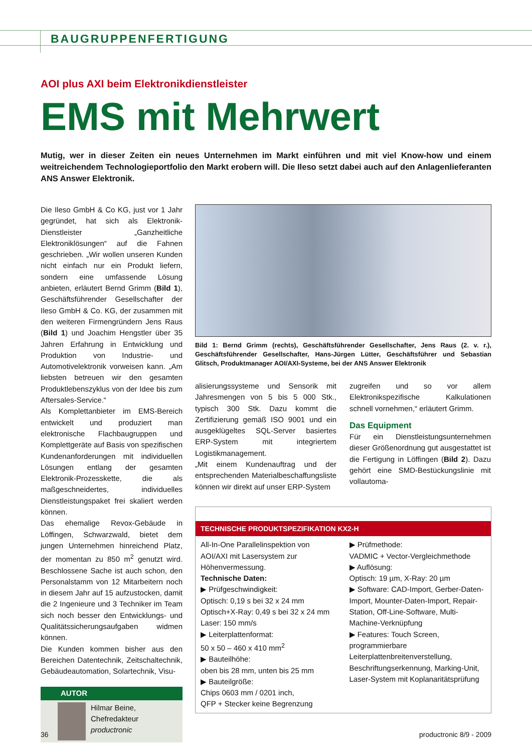BAUGRUPPENFERTIGUNG
AOI plus AXI beim Elektronikdienstleister
EMS mit Mehrwert
Mutig, wer in dieser Zeiten ein neues Unternehmen im Markt einführen und mit viel Know-how und einem weitreichendem Technologieportfolio den Markt erobern will. Die Ileso setzt dabei auch auf den Anlagenlieferanten ANS Answer Elektronik.
Die Ileso GmbH & Co KG, just vor 1 Jahr gegründet, hat sich als Elektronik-Dienstleister „Ganzheitliche Elektroniklösungen“ auf die Fahnen geschrieben. „Wir wollen unseren Kunden nicht einfach nur ein Produkt liefern, sondern eine umfassende Lösung anbieten, erläutert Bernd Grimm (Bild 1), Geschäftsführender Gesellschafter der Ileso GmbH & Co. KG, der zusammen mit den weiteren Firmengründern Jens Raus (Bild 1) und Joachim Hengstler über 35 Jahren Erfahrung in Entwicklung und Produktion von Industrie- und Automotivelektronik vorweisen kann. „Am liebsten betreuen wir den gesamten Produktlebenszyklus von der Idee bis zum Aftersales-Service.“
Als Komplettanbieter im EMS-Bereich entwickelt und produziert man elektronische Flachbaugruppen und Komplettgeräte auf Basis von spezifischen Kundenanforderungen mit individuellen Lösungen entlang der gesamten Elektronik-Prozesskette, die als maßgeschneidertes, individuelles Dienstleistungspaket frei skaliert werden können.
Das ehemalige Revox-Gebäude in Löffingen, Schwarzwald, bietet dem jungen Unternehmen hinreichend Platz, der momentan zu 850 m<sup>2</sup> genutzt wird. Beschlossene Sache ist auch schon, den Personalstamm von 12 Mitarbeitern noch in diesem Jahr auf 15 aufzustocken, damit die 2 Ingenieure und 3 Techniker im Team sich noch besser den Entwicklungs- und Qualitätssicherungsaufgaben widmen können.
Die Kunden kommen bisher aus den Bereichen Datentechnik, Zeitschaltechnik, Gebäudeautomation, Solartechnik, Visu-
AUTOR
Hilmar Beine,
Chefredakteur
productronic
Bild 1: Bernd Grimm (rechts), Geschäftsführender Gesellschafter, Jens Raus (2. v. r.), Geschäftsführender Gesellschafter, Hans-Jürgen Lütter, Geschäftsführer und Sebastian Glitsch, Produktmanager AOI/AXI-Systeme, bei der ANS Answer Elektronik
alisierungssysteme und Sensorik mit Jahresmengen von 5 bis 5 000 Stk., typisch 300 Stk. Dazu kommt die Zertifizierung gemäß ISO 9001 und ein ausgeklügeltes SQL-Server basiertes ERP-System mit integriertem Logistikmanagement.
„Mit einem Kundenauftrag und der entsprechenden Materialbeschaffungsliste können wir direkt auf unser ERP-System
zugreifen und so vor allem Elektronikspezifische Kalkulationen schnell vornehmen,“ erläutert Grimm.
Das Equipment
Für ein Dienstleistungsunternehmen dieser Größenordnung gut ausgestattet ist die Fertigung in Löffingen (Bild 2). Dazu gehört eine SMD-Bestückungslinie mit vollautoma-
TECHNISCHE PRODUKTSPEZIFIKATION KX2-H
All-In-One Parallelinspektion von AOI/AXI mit Lasersystem zur Höhenvermessung.
Technische Daten:
▶ Prüfgeschwindigkeit:
Optisch: 0,19 s bei 32 x 24 mm
Optisch+X-Ray: 0,49 s bei 32 x 24 mm
Laser: 150 mm/s
▶ Leiterplattenformat:
50 x 50 – 460 x 410 mm<sup>2</sup>
▶ Bauteilhöhe:
oben bis 28 mm, unten bis 25 mm
▶ Bauteilgröße:
Chips 0603 mm / 0201 inch,
QFP + Stecker keine Begrenzung
▶ Prüfmethode:
VADMIC + Vector-Vergleichmethode
▶ Auflösung:
Optisch: 19 µm, X-Ray: 20 µm
▶ Software: CAD-Import, Gerber-Daten-Import, Mounter-Daten-Import, Repair-Station, Off-Line-Software, Multi-Machine-Verknüpfung
▶ Features: Touch Screen, programmierbare Leiterplattenbreitenverstellung, Beschriftungserkennung, Marking-Unit, Laser-System mit Koplanaritätsprüfung
36 productronic 8/9 - 2009